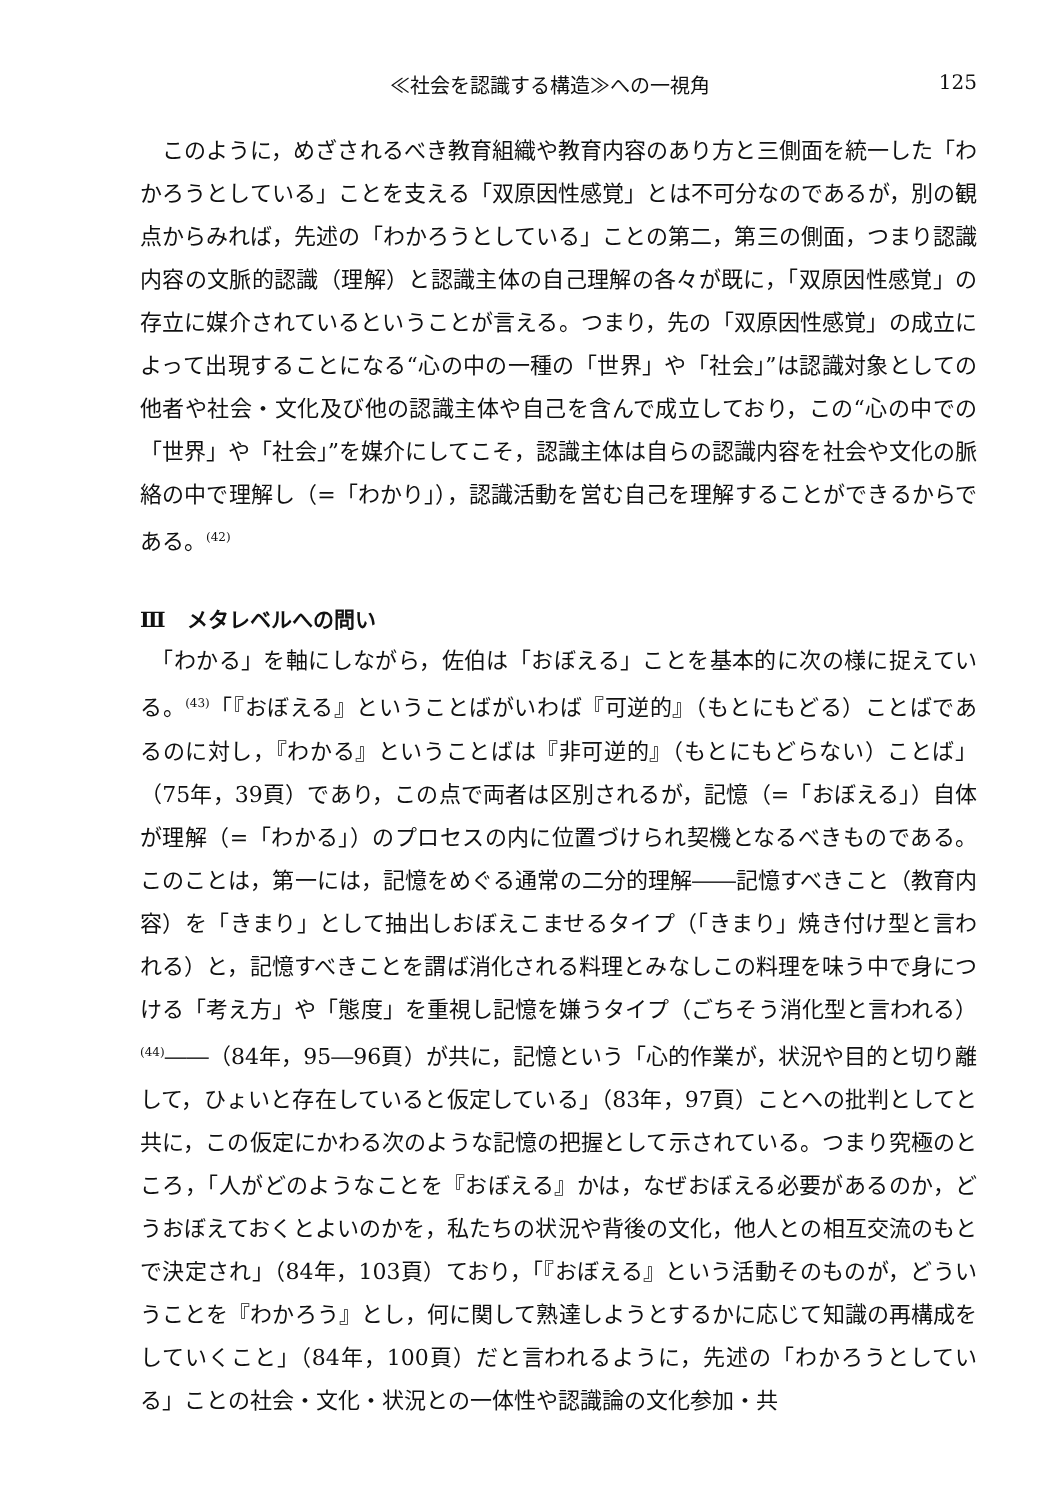≪社会を認識する構造≫への一視角 125
　このように，めざされるべき教育組織や教育内容のあり方と三側面を統一した「わかろうとしている」ことを支える「双原因性感覚」とは不可分なのであるが，別の観点からみれば，先述の「わかろうとしている」ことの第二，第三の側面，つまり認識内容の文脈的認識（理解）と認識主体の自己理解の各々が既に，「双原因性感覚」の存立に媒介されているということが言える。つまり，先の「双原因性感覚」の成立によって出現することになる“心の中の一種の「世界」や「社会」”は認識対象としての他者や社会・文化及び他の認識主体や自己を含んで成立しており，この“心の中での「世界」や「社会」”を媒介にしてこそ，認識主体は自らの認識内容を社会や文化の脈絡の中で理解し（=「わかり」），認識活動を営む自己を理解することができるからである。<sup>(42)</sup>
Ⅲ　メタレベルへの問い
　「わかる」を軸にしながら，佐伯は「おぼえる」ことを基本的に次の様に捉えている。<sup>(43)</sup>「『おぼえる』ということばがいわば『可逆的』（もとにもどる）ことばであるのに対し，『わかる』ということばは『非可逆的』（もとにもどらない）ことば」（75年，39頁）であり，この点で両者は区別されるが，記憶（=「おぼえる」）自体が理解（=「わかる」）のプロセスの内に位置づけられ契機となるべきものである。このことは，第一には，記憶をめぐる通常の二分的理解――記憶すべきこと（教育内容）を「きまり」として抽出しおぼえこませるタイプ（「きまり」焼き付け型と言われる）と，記憶すべきことを謂ば消化される料理とみなしこの料理を味う中で身につける「考え方」や「態度」を重視し記憶を嫌うタイプ（ごちそう消化型と言われる）<sup>(44)</sup>――（84年，95―96頁）が共に，記憶という「心的作業が，状況や目的と切り離して，ひょいと存在していると仮定している」（83年，97頁）ことへの批判としてと共に，この仮定にかわる次のような記憶の把握として示されている。つまり究極のところ，「人がどのようなことを『おぼえる』かは，なぜおぼえる必要があるのか，どうおぼえておくとよいのかを，私たちの状況や背後の文化，他人との相互交流のもとで決定され」（84年，103頁）ており，「『おぼえる』という活動そのものが，どういうことを『わかろう』とし，何に関して熟達しようとするかに応じて知識の再構成をしていくこと」（84年，100頁）だと言われるように，先述の「わかろうとしている」ことの社会・文化・状況との一体性や認識論の文化参加・共